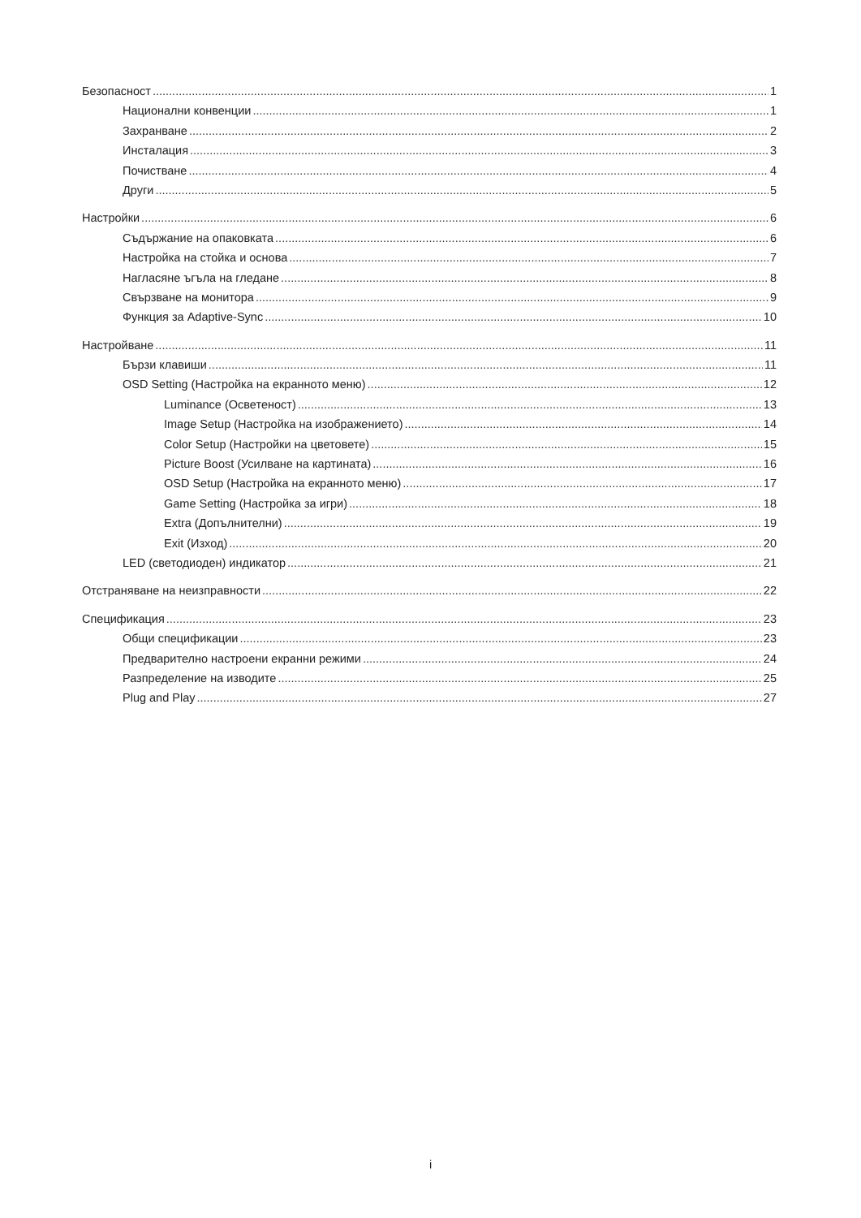Безопасност 1
Национални конвенции 1
Захранване 2
Инсталация 3
Почистване 4
Други 5
Настройки 6
Съдържание на опаковката 6
Настройка на стойка и основа 7
Нагласяне ъгъла на гледане 8
Свързване на монитора 9
Функция за Adaptive-Sync 10
Настройване 11
Бързи клавиши 11
OSD Setting (Настройка на екранното меню) 12
Luminance (Осветеност) 13
Image Setup (Настройка на изображението) 14
Color Setup (Настройки на цветовете) 15
Picture Boost (Усилване на картината) 16
OSD Setup (Настройка на екранното меню) 17
Game Setting (Настройка за игри) 18
Extra (Допълнителни) 19
Exit (Изход) 20
LED (светодиоден) индикатор 21
Отстраняване на неизправности 22
Спецификация 23
Общи спецификации 23
Предварително настроени екранни режими 24
Разпределение на изводите 25
Plug and Play 27
i